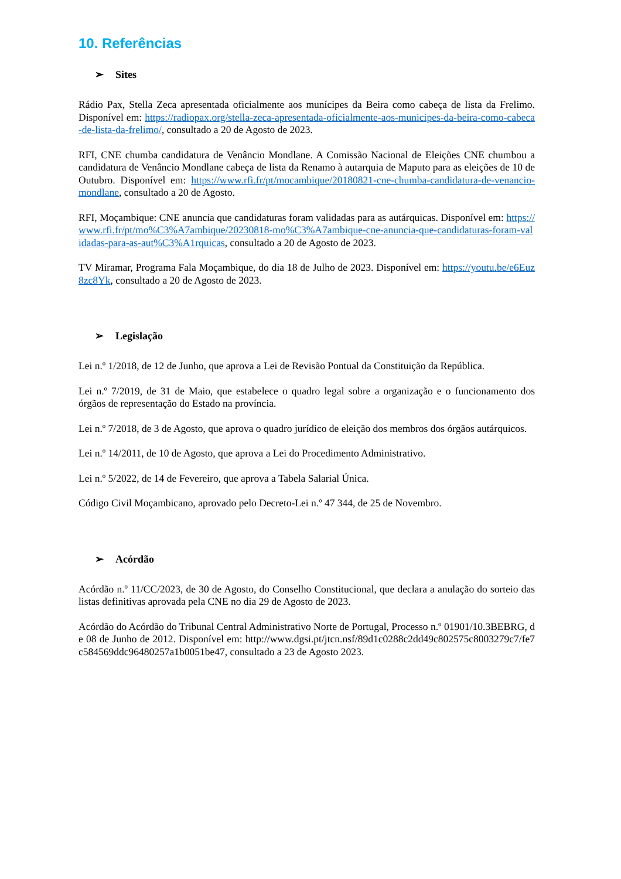10. Referências
➢ Sites
Rádio Pax, Stella Zeca apresentada oficialmente aos munícipes da Beira como cabeça de lista da Frelimo. Disponível em: https://radiopax.org/stella-zeca-apresentada-oficialmente-aos-municipes-da-beira-como-cabeca-de-lista-da-frelimo/, consultado a 20 de Agosto de 2023.
RFI, CNE chumba candidatura de Venâncio Mondlane. A Comissão Nacional de Eleições CNE chumbou a candidatura de Venâncio Mondlane cabeça de lista da Renamo à autarquia de Maputo para as eleições de 10 de Outubro. Disponível em: https://www.rfi.fr/pt/mocambique/20180821-cne-chumba-candidatura-de-venancio-mondlane, consultado a 20 de Agosto.
RFI, Moçambique: CNE anuncia que candidaturas foram validadas para as autárquicas. Disponível em: https://www.rfi.fr/pt/mo%C3%A7ambique/20230818-mo%C3%A7ambique-cne-anuncia-que-candidaturas-foram-validadas-para-as-aut%C3%A1rquicas, consultado a 20 de Agosto de 2023.
TV Miramar, Programa Fala Moçambique, do dia 18 de Julho de 2023. Disponível em: https://youtu.be/e6Euz8zc8Yk, consultado a 20 de Agosto de 2023.
➢ Legislação
Lei n.º 1/2018, de 12 de Junho, que aprova a Lei de Revisão Pontual da Constituição da República.
Lei n.º 7/2019, de 31 de Maio, que estabelece o quadro legal sobre a organização e o funcionamento dos órgãos de representação do Estado na província.
Lei n.º 7/2018, de 3 de Agosto, que aprova o quadro jurídico de eleição dos membros dos órgãos autárquicos.
Lei n.º 14/2011, de 10 de Agosto, que aprova a Lei do Procedimento Administrativo.
Lei n.º 5/2022, de 14 de Fevereiro, que aprova a Tabela Salarial Única.
Código Civil Moçambicano, aprovado pelo Decreto-Lei n.º 47 344, de 25 de Novembro.
➢ Acórdão
Acórdão n.º 11/CC/2023, de 30 de Agosto, do Conselho Constitucional, que declara a anulação do sorteio das listas definitivas aprovada pela CNE no dia 29 de Agosto de 2023.
Acórdão do Acórdão do Tribunal Central Administrativo Norte de Portugal, Processo n.º 01901/10.3BEBRG, de 08 de Junho de 2012. Disponível em: http://www.dgsi.pt/jtcn.nsf/89d1c0288c2dd49c802575c8003279c7/fe7c584569ddc96480257a1b0051be47, consultado a 23 de Agosto 2023.